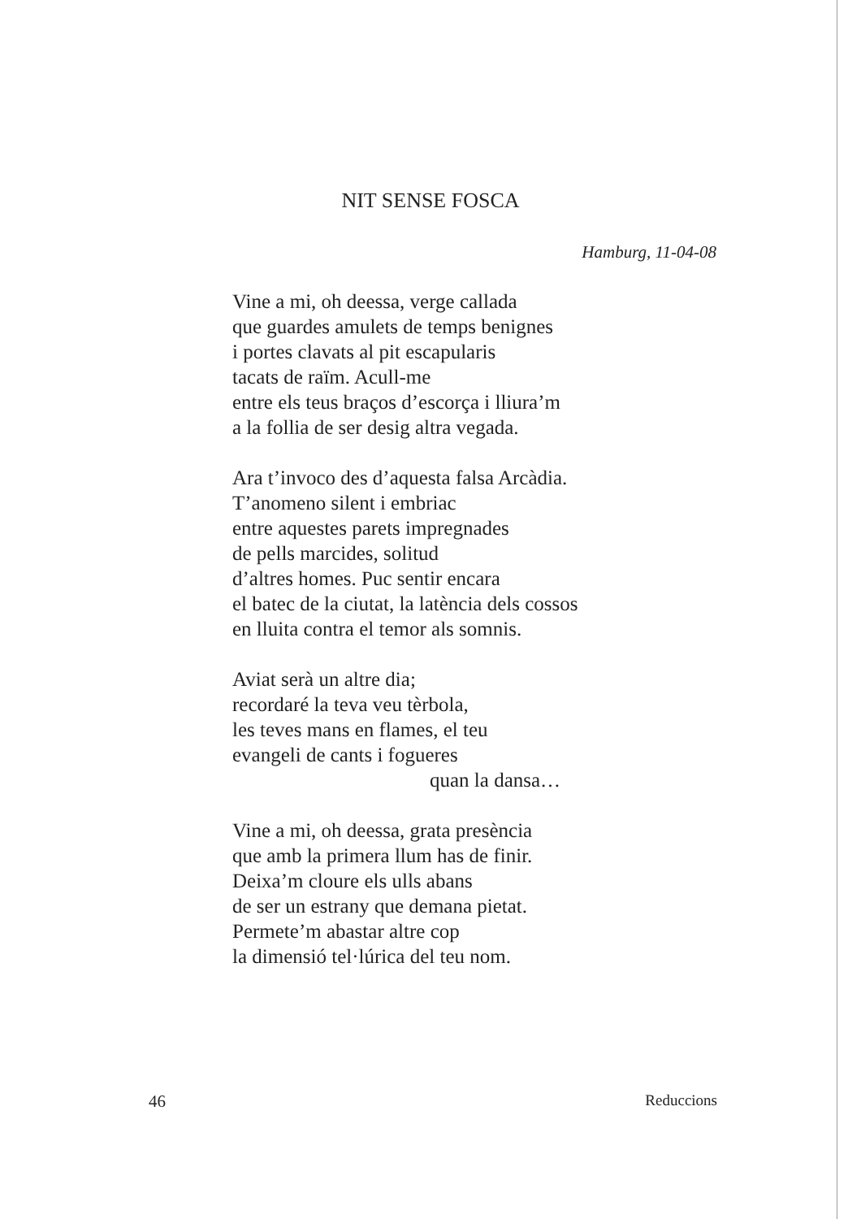NIT SENSE FOSCA
Hamburg, 11-04-08
Vine a mi, oh deessa, verge callada
que guardes amulets de temps benignes
i portes clavats al pit escapularis
tacats de raïm. Acull-me
entre els teus braços d’escorça i lliura’m
a la follia de ser desig altra vegada.
Ara t’invoco des d’aquesta falsa Arcàdia.
T’anomeno silent i embriac
entre aquestes parets impregnades
de pells marcides, solitud
d’altres homes. Puc sentir encara
el batec de la ciutat, la latència dels cossos
en lluita contra el temor als somnis.
Aviat serà un altre dia;
recordaré la teva veu tèrbola,
les teves mans en flames, el teu
evangeli de cants i fogueres
quan la dansa…
Vine a mi, oh deessa, grata presència
que amb la primera llum has de finir.
Deixa’m cloure els ulls abans
de ser un estrany que demana pietat.
Permete’m abastar altre cop
la dimensió tel·lúrica del teu nom.
46 Reduccions